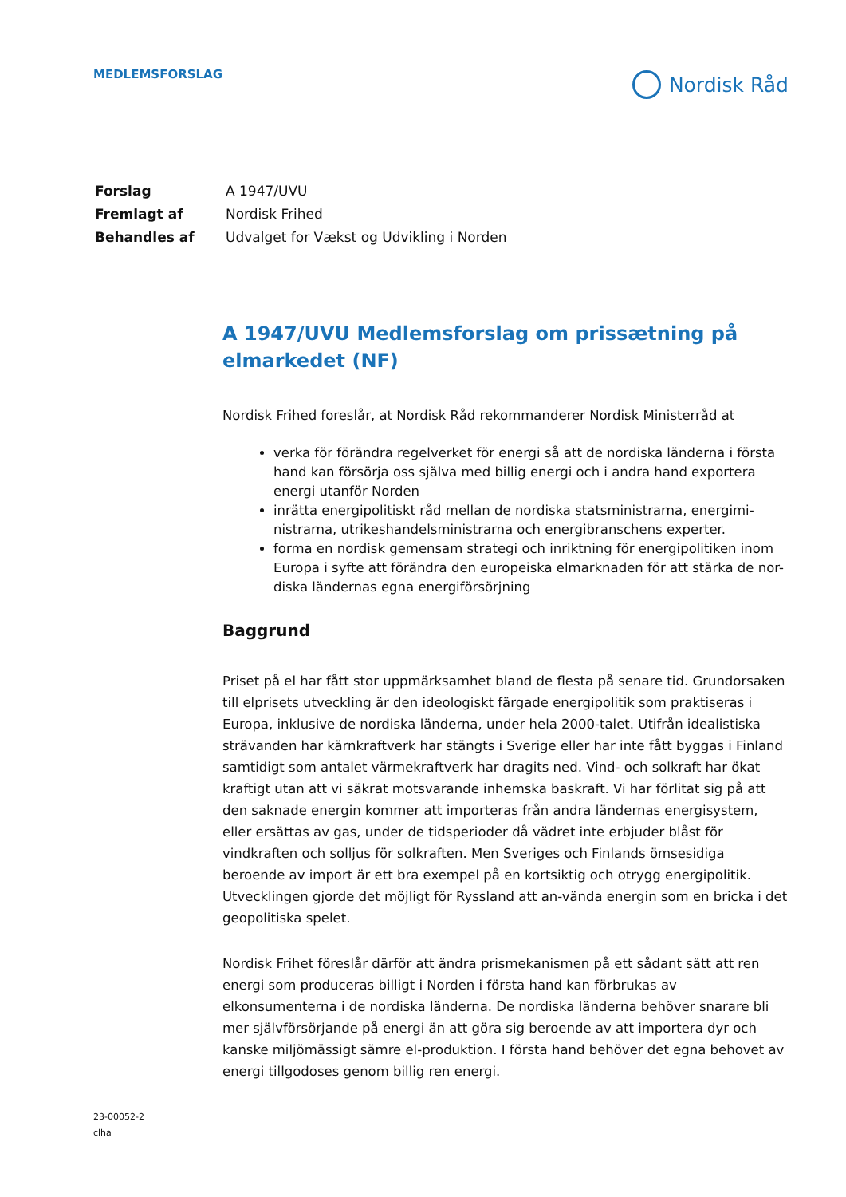MEDLEMSFORSLAG
Nordisk Råd
| Forslag | A 1947/UVU |
| Fremlagt af | Nordisk Frihed |
| Behandles af | Udvalget for Vækst og Udvikling i Norden |
A 1947/UVU Medlemsforslag om prissætning på elmarkedet (NF)
Nordisk Frihed foreslår, at Nordisk Råd rekommanderer Nordisk Ministerråd at
verka för förändra regelverket för energi så att de nordiska länderna i första hand kan försörja oss själva med billig energi och i andra hand exportera energi utanför Norden
inrätta energipolitiskt råd mellan de nordiska statsministrarna, energimi-nistrarna, utrikeshandelsministrarna och energibranschens experter.
forma en nordisk gemensam strategi och inriktning för energipolitiken inom Europa i syfte att förändra den europeiska elmarknaden för att stärka de nor-diska ländernas egna energiförsörjning
Baggrund
Priset på el har fått stor uppmärksamhet bland de flesta på senare tid. Grundorsaken till elprisets utveckling är den ideologiskt färgade energipolitik som praktiseras i Europa, inklusive de nordiska länderna, under hela 2000-talet. Utifrån idealistiska strävanden har kärnkraftverk har stängts i Sverige eller har inte fått byggas i Finland samtidigt som antalet värmekraftverk har dragits ned. Vind- och solkraft har ökat kraftigt utan att vi säkrat motsvarande inhemska baskraft. Vi har förlitat sig på att den saknade energin kommer att importeras från andra ländernas energisystem, eller ersättas av gas, under de tidsperioder då vädret inte erbjuder blåst för vindkraften och solljus för solkraften. Men Sveriges och Finlands ömsesidiga beroende av import är ett bra exempel på en kortsiktig och otrygg energipolitik. Utvecklingen gjorde det möjligt för Ryssland att an-vända energin som en bricka i det geopolitiska spelet.
Nordisk Frihet föreslår därför att ändra prismekanismen på ett sådant sätt att ren energi som produceras billigt i Norden i första hand kan förbrukas av elkonsumenterna i de nordiska länderna. De nordiska länderna behöver snarare bli mer självförsörjande på energi än att göra sig beroende av att importera dyr och kanske miljömässigt sämre el-produktion. I första hand behöver det egna behovet av energi tillgodoses genom billig ren energi.
23-00052-2
clha